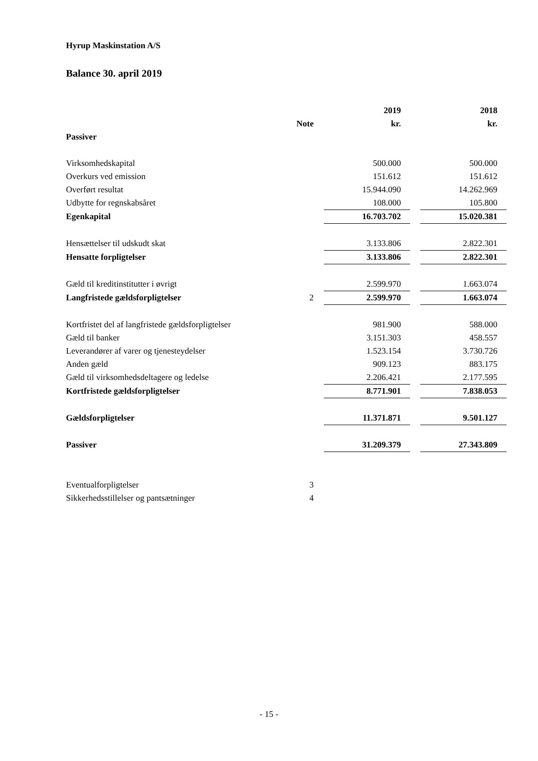Hyrup Maskinstation A/S
Balance 30. april 2019
| | | | 2019 | | 2018 |
| --- | --- | --- | --- | --- | --- |
| | Note | | kr. | | kr. |
| Passiver | | | | | |
| Virksomhedskapital | | | 500.000 | | 500.000 |
| Overkurs ved emission | | | 151.612 | | 151.612 |
| Overført resultat | | | 15.944.090 | | 14.262.969 |
| Udbytte for regnskabsåret | | | 108.000 | | 105.800 |
| Egenkapital | | | 16.703.702 | | 15.020.381 |
| Hensættelser til udskudt skat | | | 3.133.806 | | 2.822.301 |
| Hensatte forpligtelser | | | 3.133.806 | | 2.822.301 |
| Gæld til kreditinstitutter i øvrigt | | | 2.599.970 | | 1.663.074 |
| Langfristede gældsforpligtelser | 2 | | 2.599.970 | | 1.663.074 |
| Kortfristet del af langfristede gældsforpligtelser | | | 981.900 | | 588.000 |
| Gæld til banker | | | 3.151.303 | | 458.557 |
| Leverandører af varer og tjenesteydelser | | | 1.523.154 | | 3.730.726 |
| Anden gæld | | | 909.123 | | 883.175 |
| Gæld til virksomhedsdeltagere og ledelse | | | 2.206.421 | | 2.177.595 |
| Kortfristede gældsforpligtelser | | | 8.771.901 | | 7.838.053 |
| Gældsforpligtelser | | | 11.371.871 | | 9.501.127 |
| Passiver | | | 31.209.379 | | 27.343.809 |
| Eventualforpligtelser | 3 | | | | |
| Sikkerhedsstillelser og pantsætninger | 4 | | | | |
- 15 -